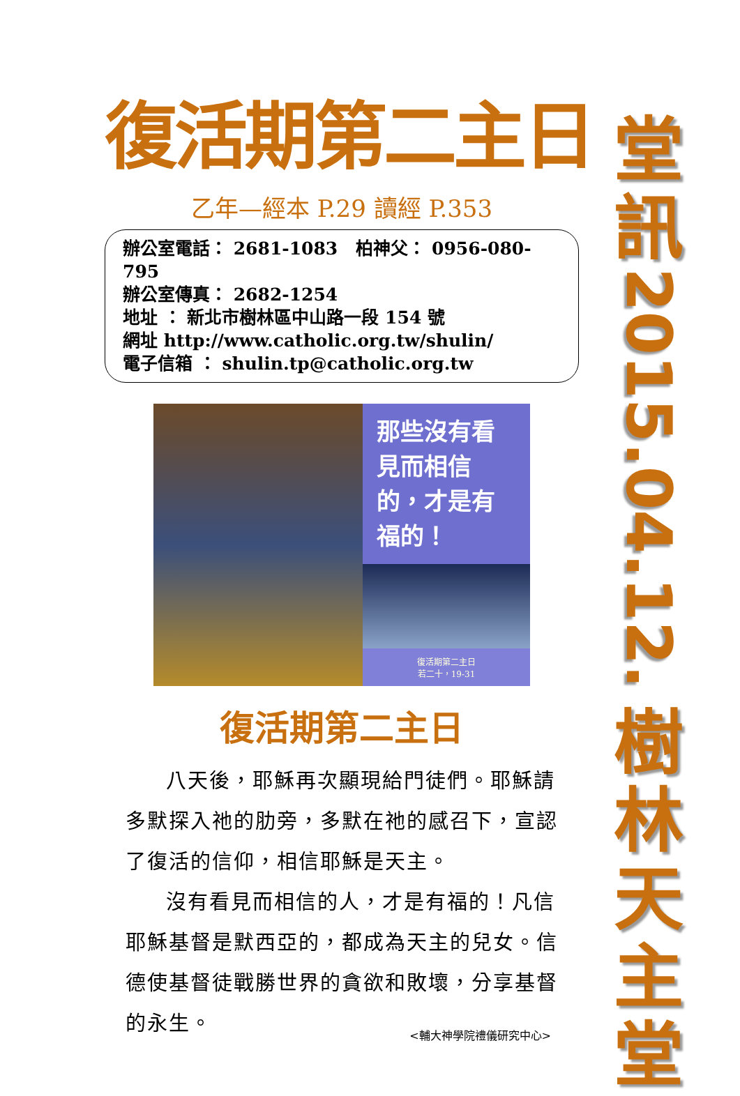復活期第二主日
乙年—經本 P.29 讀經 P.353
辦公室電話： 2681-1083 柏神父： 0956-080-795
辦公室傳真： 2682-1254
地址 ： 新北市樹林區中山路一段 154 號
網址 http://www.catholic.org.tw/shulin/
電子信箱 ： shulin.tp@catholic.org.tw
那些沒有看見而相信的，才是有福的！
復活期第二主日
若二十，19-31
復活期第二主日
八天後，耶穌再次顯現給門徒們。耶穌請多默探入祂的肋旁，多默在祂的感召下，宣認了復活的信仰，相信耶穌是天主。
沒有看見而相信的人，才是有福的！凡信耶穌基督是默西亞的，都成為天主的兒女。信德使基督徒戰勝世界的貪欲和敗壞，分享基督的永生。
<輔大神學院禮儀研究中心>
堂
訊
2015.04.12.
樹
林
天
主
堂